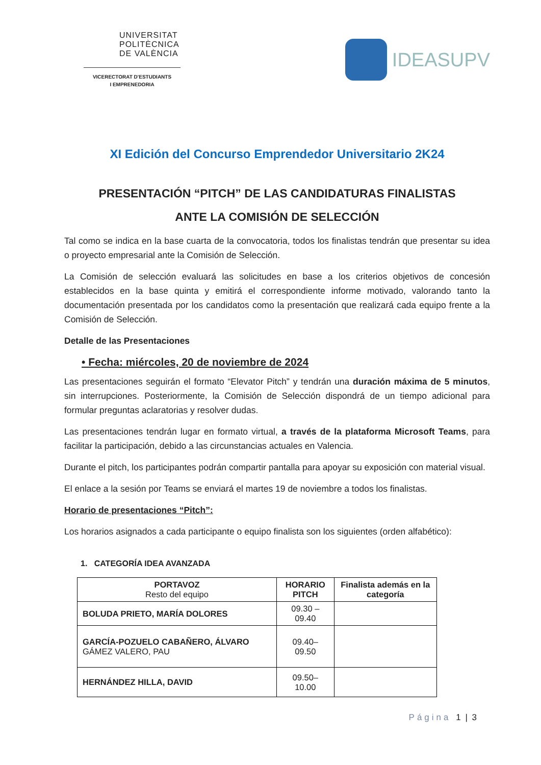UNIVERSITAT POLITÈCNICA DE VALÈNCIA
VICERECTORAT D'ESTUDIANTS
I EMPRENEDORIA
IDEASUPV
XI Edición del Concurso Emprendedor Universitario 2K24
PRESENTACIÓN “PITCH” DE LAS CANDIDATURAS FINALISTAS
ANTE LA COMISIÓN DE SELECCIÓN
Tal como se indica en la base cuarta de la convocatoria, todos los finalistas tendrán que presentar su idea o proyecto empresarial ante la Comisión de Selección.
La Comisión de selección evaluará las solicitudes en base a los criterios objetivos de concesión establecidos en la base quinta y emitirá el correspondiente informe motivado, valorando tanto la documentación presentada por los candidatos como la presentación que realizará cada equipo frente a la Comisión de Selección.
Detalle de las Presentaciones
• Fecha: miércoles, 20 de noviembre de 2024
Las presentaciones seguirán el formato “Elevator Pitch” y tendrán una duración máxima de 5 minutos, sin interrupciones. Posteriormente, la Comisión de Selección dispondrá de un tiempo adicional para formular preguntas aclaratorias y resolver dudas.
Las presentaciones tendrán lugar en formato virtual, a través de la plataforma Microsoft Teams, para facilitar la participación, debido a las circunstancias actuales en Valencia.
Durante el pitch, los participantes podrán compartir pantalla para apoyar su exposición con material visual.
El enlace a la sesión por Teams se enviará el martes 19 de noviembre a todos los finalistas.
Horario de presentaciones “Pitch”:
Los horarios asignados a cada participante o equipo finalista son los siguientes (orden alfabético):
1. CATEGORÍA IDEA AVANZADA
| PORTAVOZ Resto del equipo | HORARIO PITCH | Finalista además en la categoría |
| --- | --- | --- |
| BOLUDA PRIETO, MARÍA DOLORES | 09.30 – 09.40 | |
| GARCÍA-POZUELO CABAÑERO, ÁLVARO GÁMEZ VALERO, PAU | 09.40– 09.50 | |
| HERNÁNDEZ HILLA, DAVID | 09.50– 10.00 | |
Página 1 | 3